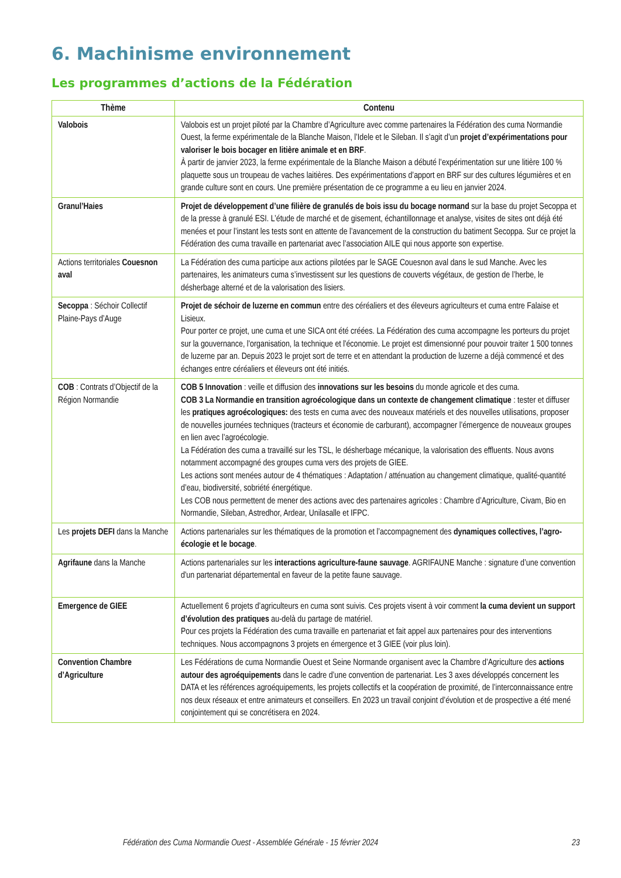6. Machinisme environnement
Les programmes d’actions de la Fédération
| Thème | Contenu |
| --- | --- |
| Valobois | Valobois est un projet piloté par la Chambre d’Agriculture avec comme partenaires la Fédération des cuma Normandie Ouest, la ferme expérimentale de la Blanche Maison, l’Idele et le Sileban. Il s’agit d’un projet d’expérimentations pour valoriser le bois bocager en litière animale et en BRF . À partir de janvier 2023, la ferme expérimentale de la Blanche Maison a débuté l’expérimentation sur une litière 100 % plaquette sous un troupeau de vaches laitières. Des expérimentations d’apport en BRF sur des cultures légumières et en grande culture sont en cours. Une première présentation de ce programme a eu lieu en janvier 2024. |
| Granul’Haies | Projet de développement d’une filière de granulés de bois issu du bocage normand sur la base du projet Secoppa et de la presse à granulé ESI. L’étude de marché et de gisement, échantillonnage et analyse, visites de sites ont déjà été menées et pour l’instant les tests sont en attente de l’avancement de la construction du batiment Secoppa. Sur ce projet la Fédération des cuma travaille en partenariat avec l’association AILE qui nous apporte son expertise. |
| Actions territoriales Couesnon aval | La Fédération des cuma participe aux actions pilotées par le SAGE Couesnon aval dans le sud Manche. Avec les partenaires, les animateurs cuma s’investissent sur les questions de couverts végétaux, de gestion de l’herbe, le désherbage alterné et de la valorisation des lisiers. |
| Secoppa : Séchoir Collectif Plaine-Pays d’Auge | Projet de séchoir de luzerne en commun entre des céréaliers et des éleveurs agriculteurs et cuma entre Falaise et Lisieux. Pour porter ce projet, une cuma et une SICA ont été créées. La Fédération des cuma accompagne les porteurs du projet sur la gouvernance, l'organisation, la technique et l'économie. Le projet est dimensionné pour pouvoir traiter 1 500 tonnes de luzerne par an. Depuis 2023 le projet sort de terre et en attendant la production de luzerne a déjà commencé et des échanges entre céréaliers et éleveurs ont été initiés. |
| COB : Contrats d’Objectif de la Région Normandie | COB 5 Innovation : veille et diffusion des innovations sur les besoins du monde agricole et des cuma. COB 3 La Normandie en transition agroécologique dans un contexte de changement climatique : tester et diffuser les pratiques agroécologiques: des tests en cuma avec des nouveaux matériels et des nouvelles utilisations, proposer de nouvelles journées techniques (tracteurs et économie de carburant), accompagner l’émergence de nouveaux groupes en lien avec l’agroécologie. La Fédération des cuma a travaillé sur les TSL, le désherbage mécanique, la valorisation des effluents. Nous avons notamment accompagné des groupes cuma vers des projets de GIEE. Les actions sont menées autour de 4 thématiques : Adaptation / atténuation au changement climatique, qualité-quantité d’eau, biodiversité, sobriété énergétique. Les COB nous permettent de mener des actions avec des partenaires agricoles : Chambre d’Agriculture, Civam, Bio en Normandie, Sileban, Astredhor, Ardear, Unilasalle et IFPC. |
| Les projets DEFI dans la Manche | Actions partenariales sur les thématiques de la promotion et l’accompagnement des dynamiques collectives, l’agro-écologie et le bocage . |
| Agrifaune dans la Manche | Actions partenariales sur les interactions agriculture-faune sauvage . AGRIFAUNE Manche : signature d’une convention d'un partenariat départemental en faveur de la petite faune sauvage. |
| Emergence de GIEE | Actuellement 6 projets d’agriculteurs en cuma sont suivis. Ces projets visent à voir comment la cuma devient un support d’évolution des pratiques au-delà du partage de matériel. Pour ces projets la Fédération des cuma travaille en partenariat et fait appel aux partenaires pour des interventions techniques. Nous accompagnons 3 projets en émergence et 3 GIEE (voir plus loin). |
| Convention Chambre d’Agriculture | Les Fédérations de cuma Normandie Ouest et Seine Normande organisent avec la Chambre d’Agriculture des actions autour des agroéquipements dans le cadre d’une convention de partenariat. Les 3 axes développés concernent les DATA et les références agroéquipements, les projets collectifs et la coopération de proximité, de l’interconnaissance entre nos deux réseaux et entre animateurs et conseillers. En 2023 un travail conjoint d’évolution et de prospective a été mené conjointement qui se concrétisera en 2024. |
Fédération des Cuma Normandie Ouest - Assemblée Générale - 15 février 2024 23